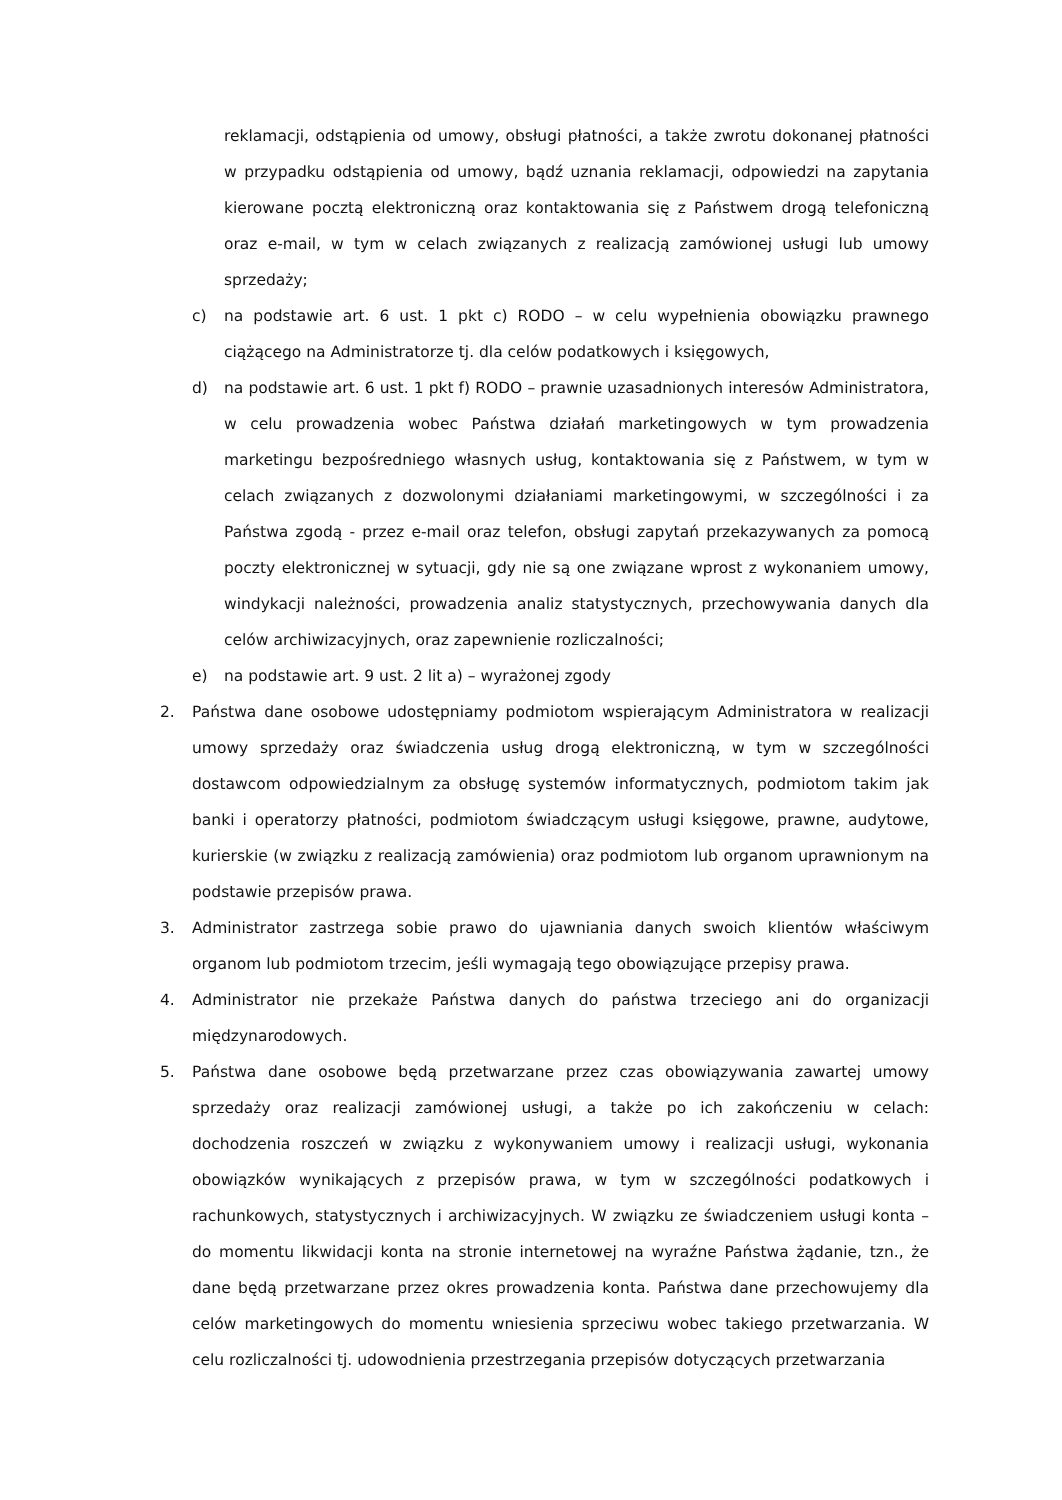reklamacji, odstąpienia od umowy, obsługi płatności, a także zwrotu dokonanej płatności w przypadku odstąpienia od umowy, bądź uznania reklamacji, odpowiedzi na zapytania kierowane pocztą elektroniczną oraz kontaktowania się z Państwem drogą telefoniczną oraz e-mail, w tym w celach związanych z realizacją zamówionej usługi lub umowy sprzedaży;
c) na podstawie art. 6 ust. 1 pkt c) RODO – w celu wypełnienia obowiązku prawnego ciążącego na Administratorze tj. dla celów podatkowych i księgowych,
d) na podstawie art. 6 ust. 1 pkt f) RODO – prawnie uzasadnionych interesów Administratora, w celu prowadzenia wobec Państwa działań marketingowych w tym prowadzenia marketingu bezpośredniego własnych usług, kontaktowania się z Państwem, w tym w celach związanych z dozwolonymi działaniami marketingowymi, w szczególności i za Państwa zgodą - przez e-mail oraz telefon, obsługi zapytań przekazywanych za pomocą poczty elektronicznej w sytuacji, gdy nie są one związane wprost z wykonaniem umowy, windykacji należności, prowadzenia analiz statystycznych, przechowywania danych dla celów archiwizacyjnych, oraz zapewnienie rozliczalności;
e) na podstawie art. 9 ust. 2 lit a) – wyrażonej zgody
2. Państwa dane osobowe udostępniamy podmiotom wspierającym Administratora w realizacji umowy sprzedaży oraz świadczenia usług drogą elektroniczną, w tym w szczególności dostawcom odpowiedzialnym za obsługę systemów informatycznych, podmiotom takim jak banki i operatorzy płatności, podmiotom świadczącym usługi księgowe, prawne, audytowe, kurierskie (w związku z realizacją zamówienia) oraz podmiotom lub organom uprawnionym na podstawie przepisów prawa.
3. Administrator zastrzega sobie prawo do ujawniania danych swoich klientów właściwym organom lub podmiotom trzecim, jeśli wymagają tego obowiązujące przepisy prawa.
4. Administrator nie przekaże Państwa danych do państwa trzeciego ani do organizacji międzynarodowych.
5. Państwa dane osobowe będą przetwarzane przez czas obowiązywania zawartej umowy sprzedaży oraz realizacji zamówionej usługi, a także po ich zakończeniu w celach: dochodzenia roszczeń w związku z wykonywaniem umowy i realizacji usługi, wykonania obowiązków wynikających z przepisów prawa, w tym w szczególności podatkowych i rachunkowych, statystycznych i archiwizacyjnych. W związku ze świadczeniem usługi konta – do momentu likwidacji konta na stronie internetowej na wyraźne Państwa żądanie, tzn., że dane będą przetwarzane przez okres prowadzenia konta. Państwa dane przechowujemy dla celów marketingowych do momentu wniesienia sprzeciwu wobec takiego przetwarzania. W celu rozliczalności tj. udowodnienia przestrzegania przepisów dotyczących przetwarzania